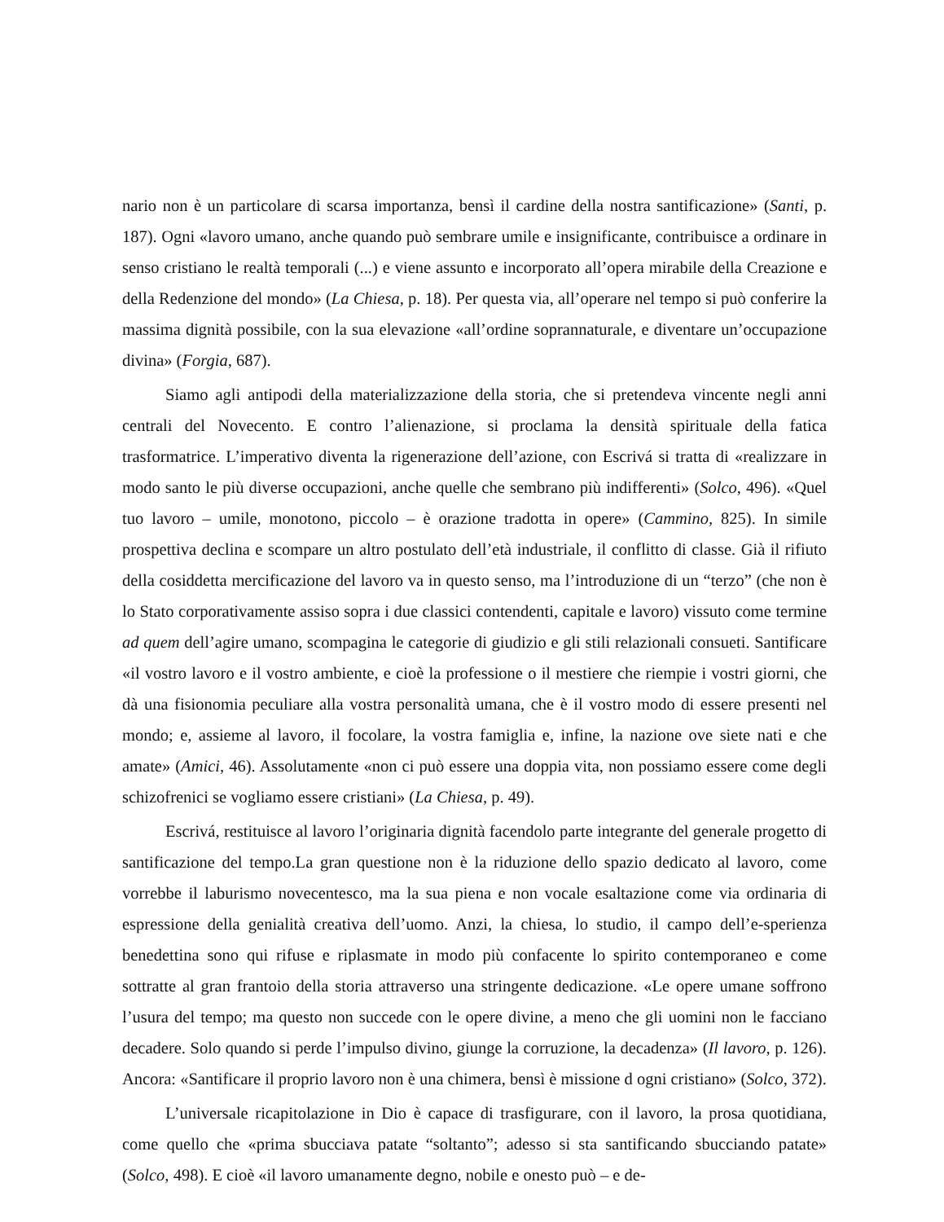nario non è un particolare di scarsa importanza, bensì il cardine della nostra santificazione» (Santi, p. 187). Ogni «lavoro umano, anche quando può sembrare umile e insignificante, contribuisce a ordinare in senso cristiano le realtà temporali (...) e viene assunto e incorporato all’opera mirabile della Creazione e della Redenzione del mondo» (La Chiesa, p. 18). Per questa via, all’operare nel tempo si può conferire la massima dignità possibile, con la sua elevazione «all’ordine soprannaturale, e diventare un’occupazione divina» (Forgia, 687).
Siamo agli antipodi della materializzazione della storia, che si pretendeva vincente negli anni centrali del Novecento. E contro l’alienazione, si proclama la densità spirituale della fatica trasformatrice. L’imperativo diventa la rigenerazione dell’azione, con Escrivá si tratta di «realizzare in modo santo le più diverse occupazioni, anche quelle che sembrano più indifferenti» (Solco, 496). «Quel tuo lavoro – umile, monotono, piccolo – è orazione tradotta in opere» (Cammino, 825). In simile prospettiva declina e scompare un altro postulato dell’età industriale, il conflitto di classe. Già il rifiuto della cosiddetta mercificazione del lavoro va in questo senso, ma l’introduzione di un “terzo” (che non è lo Stato corporativamente assiso sopra i due classici contendenti, capitale e lavoro) vissuto come termine ad quem dell’agire umano, scompagina le categorie di giudizio e gli stili relazionali consueti. Santificare «il vostro lavoro e il vostro ambiente, e cioè la professione o il mestiere che riempie i vostri giorni, che dà una fisionomia peculiare alla vostra personalità umana, che è il vostro modo di essere presenti nel mondo; e, assieme al lavoro, il focolare, la vostra famiglia e, infine, la nazione ove siete nati e che amate» (Amici, 46). Assolutamente «non ci può essere una doppia vita, non possiamo essere come degli schizofrenici se vogliamo essere cristiani» (La Chiesa, p. 49).
Escrivá, restituisce al lavoro l’originaria dignità facendolo parte integrante del generale progetto di santificazione del tempo.La gran questione non è la riduzione dello spazio dedicato al lavoro, come vorrebbe il laburismo novecentesco, ma la sua piena e non vocale esaltazione come via ordinaria di espressione della genialità creativa dell’uomo. Anzi, la chiesa, lo studio, il campo dell’e-sperienza benedettina sono qui rifuse e riplasmate in modo più confacente lo spirito contemporaneo e come sottratte al gran frantoio della storia attraverso una stringente dedicazione. «Le opere umane soffrono l’usura del tempo; ma questo non succede con le opere divine, a meno che gli uomini non le facciano decadere. Solo quando si perde l’impulso divino, giunge la corruzione, la decadenza» (Il lavoro, p. 126). Ancora: «Santificare il proprio lavoro non è una chimera, bensì è missione d ogni cristiano» (Solco, 372).
L’universale ricapitolazione in Dio è capace di trasfigurare, con il lavoro, la prosa quotidiana, come quello che «prima sbucciava patate “soltanto”; adesso si sta santificando sbucciando patate» (Solco, 498). E cioè «il lavoro umanamente degno, nobile e onesto può – e de-